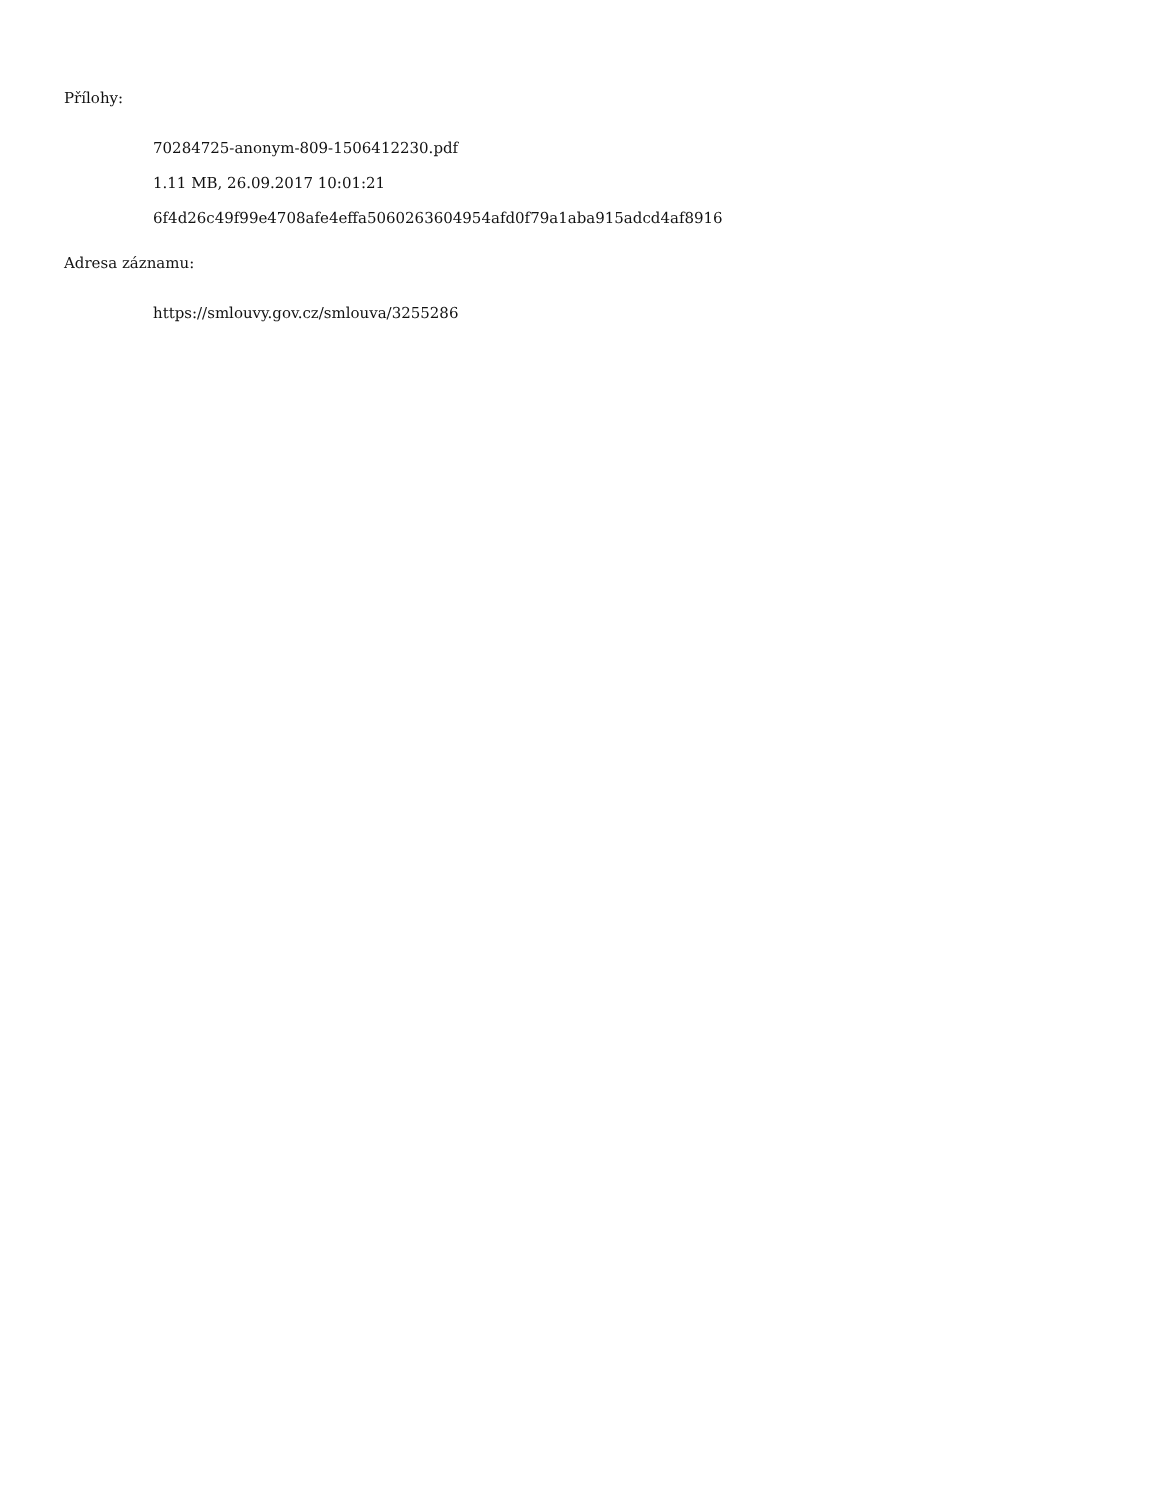Přílohy:
70284725-anonym-809-1506412230.pdf
1.11 MB, 26.09.2017 10:01:21
6f4d26c49f99e4708afe4effa5060263604954afd0f79a1aba915adcd4af8916
Adresa záznamu:
https://smlouvy.gov.cz/smlouva/3255286